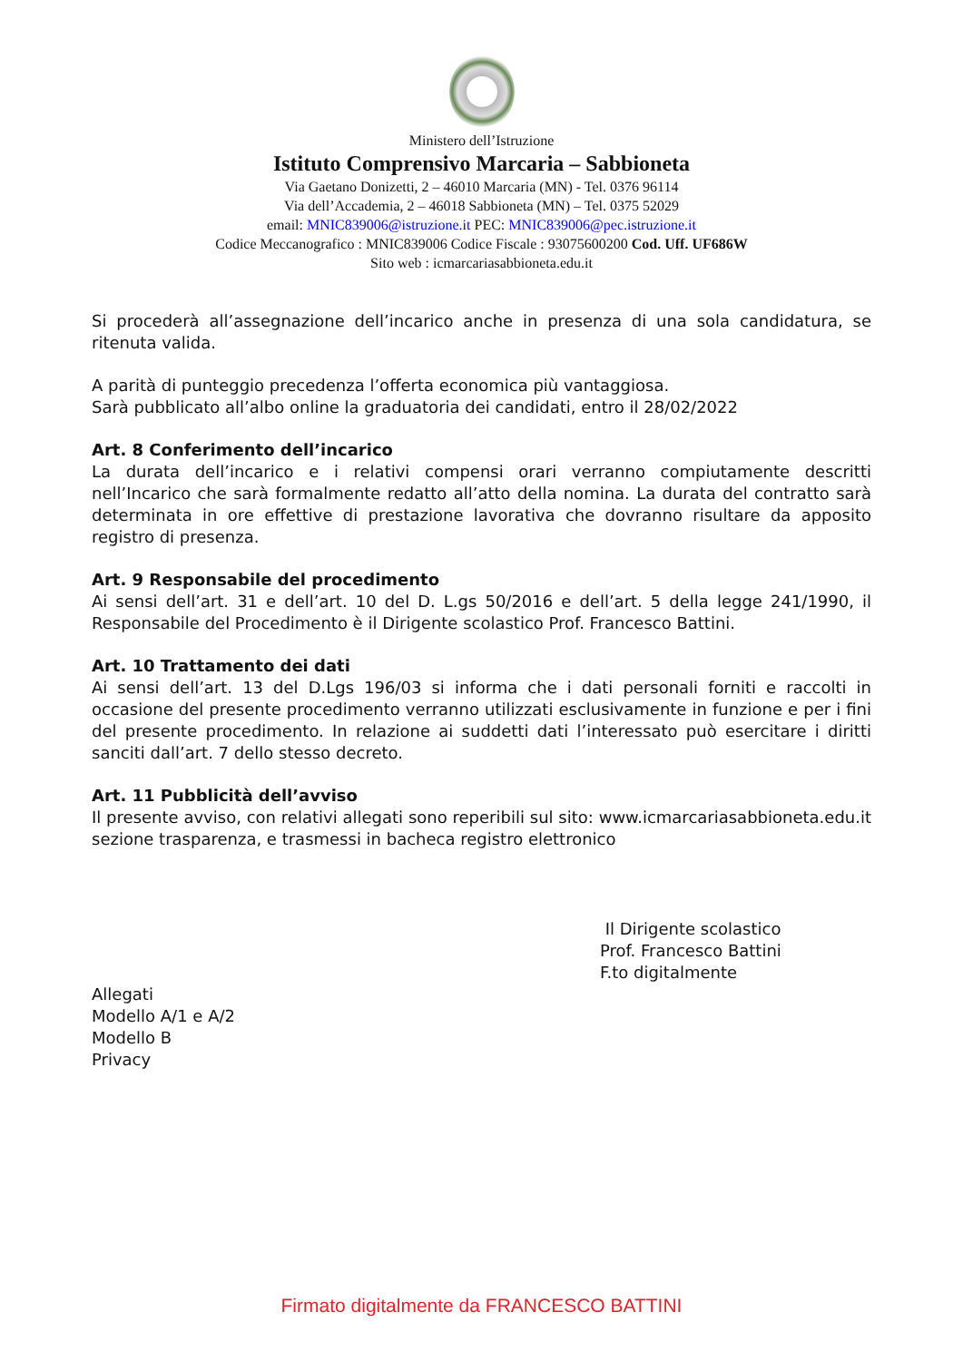Ministero dell’Istruzione
Istituto Comprensivo Marcaria – Sabbioneta
Via Gaetano Donizetti, 2 – 46010 Marcaria (MN) - Tel. 0376 96114
Via dell’Accademia, 2 – 46018 Sabbioneta (MN) – Tel. 0375 52029
email: MNIC839006@istruzione.it PEC: MNIC839006@pec.istruzione.it
Codice Meccanografico : MNIC839006 Codice Fiscale : 93075600200 Cod. Uff. UF686W
Sito web : icmarcariasabbioneta.edu.it
Si procederà all’assegnazione dell’incarico anche in presenza di una sola candidatura, se ritenuta valida.
A parità di punteggio precedenza l’offerta economica più vantaggiosa.
Sarà pubblicato all’albo online la graduatoria dei candidati, entro il 28/02/2022
Art. 8 Conferimento dell’incarico
La durata dell’incarico e i relativi compensi orari verranno compiutamente descritti nell’Incarico che sarà formalmente redatto all’atto della nomina. La durata del contratto sarà determinata in ore effettive di prestazione lavorativa che dovranno risultare da apposito registro di presenza.
Art. 9 Responsabile del procedimento
Ai sensi dell’art. 31 e dell’art. 10 del D. L.gs 50/2016 e dell’art. 5 della legge 241/1990, il Responsabile del Procedimento è il Dirigente scolastico Prof. Francesco Battini.
Art. 10 Trattamento dei dati
Ai sensi dell’art. 13 del D.Lgs 196/03 si informa che i dati personali forniti e raccolti in occasione del presente procedimento verranno utilizzati esclusivamente in funzione e per i fini del presente procedimento. In relazione ai suddetti dati l’interessato può esercitare i diritti sanciti dall’art. 7 dello stesso decreto.
Art. 11 Pubblicità dell’avviso
Il presente avviso, con relativi allegati sono reperibili sul sito: www.icmarcariasabbioneta.edu.it sezione trasparenza, e trasmessi in bacheca registro elettronico
Il Dirigente scolastico
Prof. Francesco Battini
F.to digitalmente
Allegati
Modello A/1 e A/2
Modello B
Privacy
Firmato digitalmente da FRANCESCO BATTINI